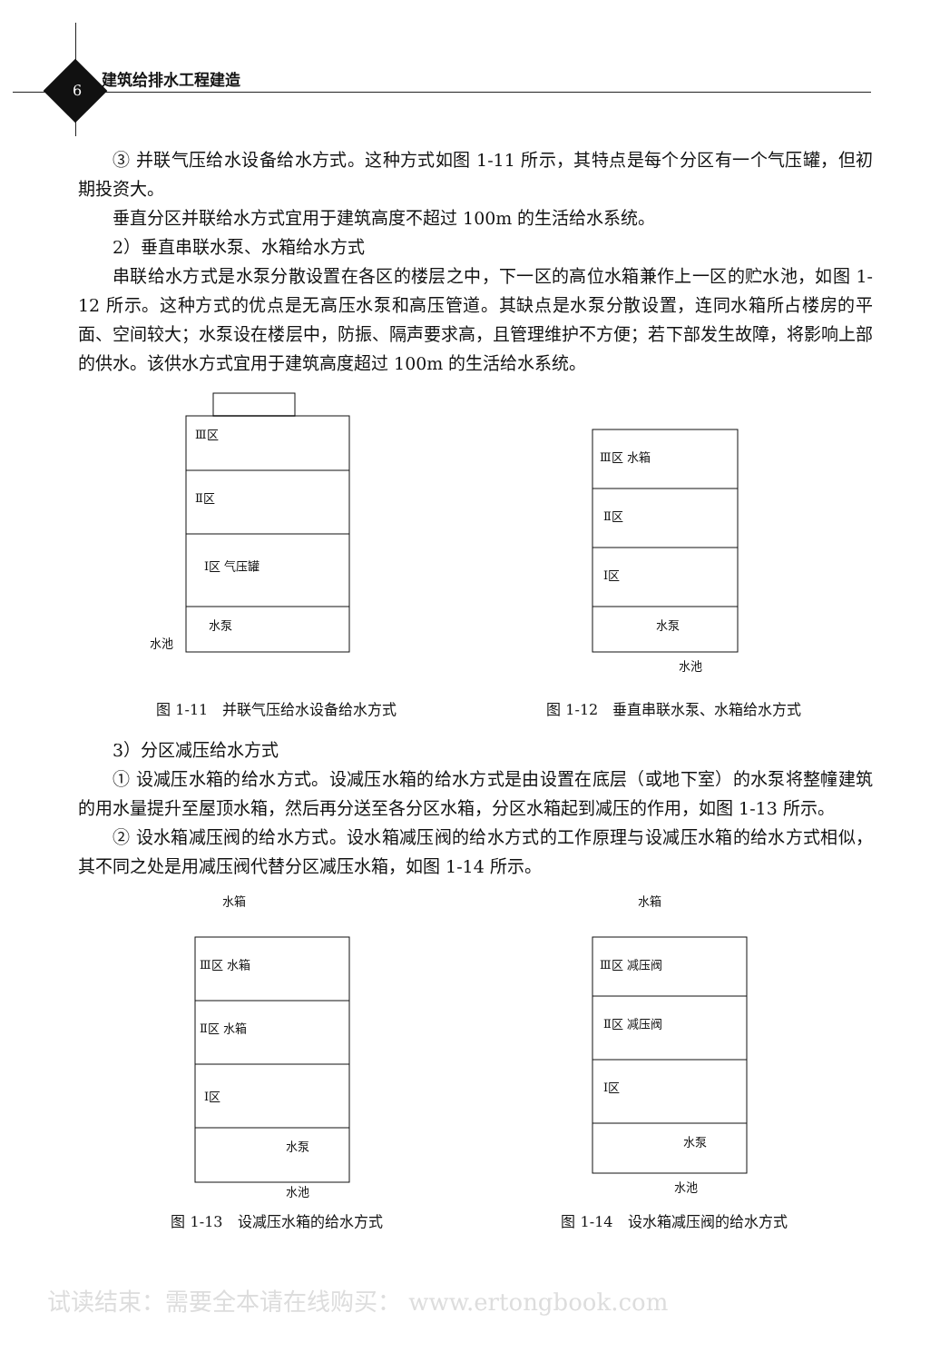6
建筑给排水工程建造
③ 并联气压给水设备给水方式。这种方式如图 1-11 所示，其特点是每个分区有一个气压罐，但初期投资大。
垂直分区并联给水方式宜用于建筑高度不超过 100m 的生活给水系统。
2）垂直串联水泵、水箱给水方式
串联给水方式是水泵分散设置在各区的楼层之中，下一区的高位水箱兼作上一区的贮水池，如图 1-12 所示。这种方式的优点是无高压水泵和高压管道。其缺点是水泵分散设置，连同水箱所占楼房的平面、空间较大；水泵设在楼层中，防振、隔声要求高，且管理维护不方便；若下部发生故障，将影响上部的供水。该供水方式宜用于建筑高度超过 100m 的生活给水系统。
Ⅲ区
Ⅱ区
Ⅰ区 气压罐
水泵
水池
图 1-11　并联气压给水设备给水方式
Ⅲ区 水箱
Ⅱ区
Ⅰ区
水泵
水池
图 1-12　垂直串联水泵、水箱给水方式
3）分区减压给水方式
① 设减压水箱的给水方式。设减压水箱的给水方式是由设置在底层（或地下室）的水泵将整幢建筑的用水量提升至屋顶水箱，然后再分送至各分区水箱，分区水箱起到减压的作用，如图 1-13 所示。
② 设水箱减压阀的给水方式。设水箱减压阀的给水方式的工作原理与设减压水箱的给水方式相似，其不同之处是用减压阀代替分区减压水箱，如图 1-14 所示。
水箱
Ⅲ区 水箱
Ⅱ区 水箱
Ⅰ区
水泵
水池
图 1-13　设减压水箱的给水方式
水箱
Ⅲ区 减压阀
Ⅱ区 减压阀
Ⅰ区
水泵
水池
图 1-14　设水箱减压阀的给水方式
试读结束：需要全本请在线购买： www.ertongbook.com